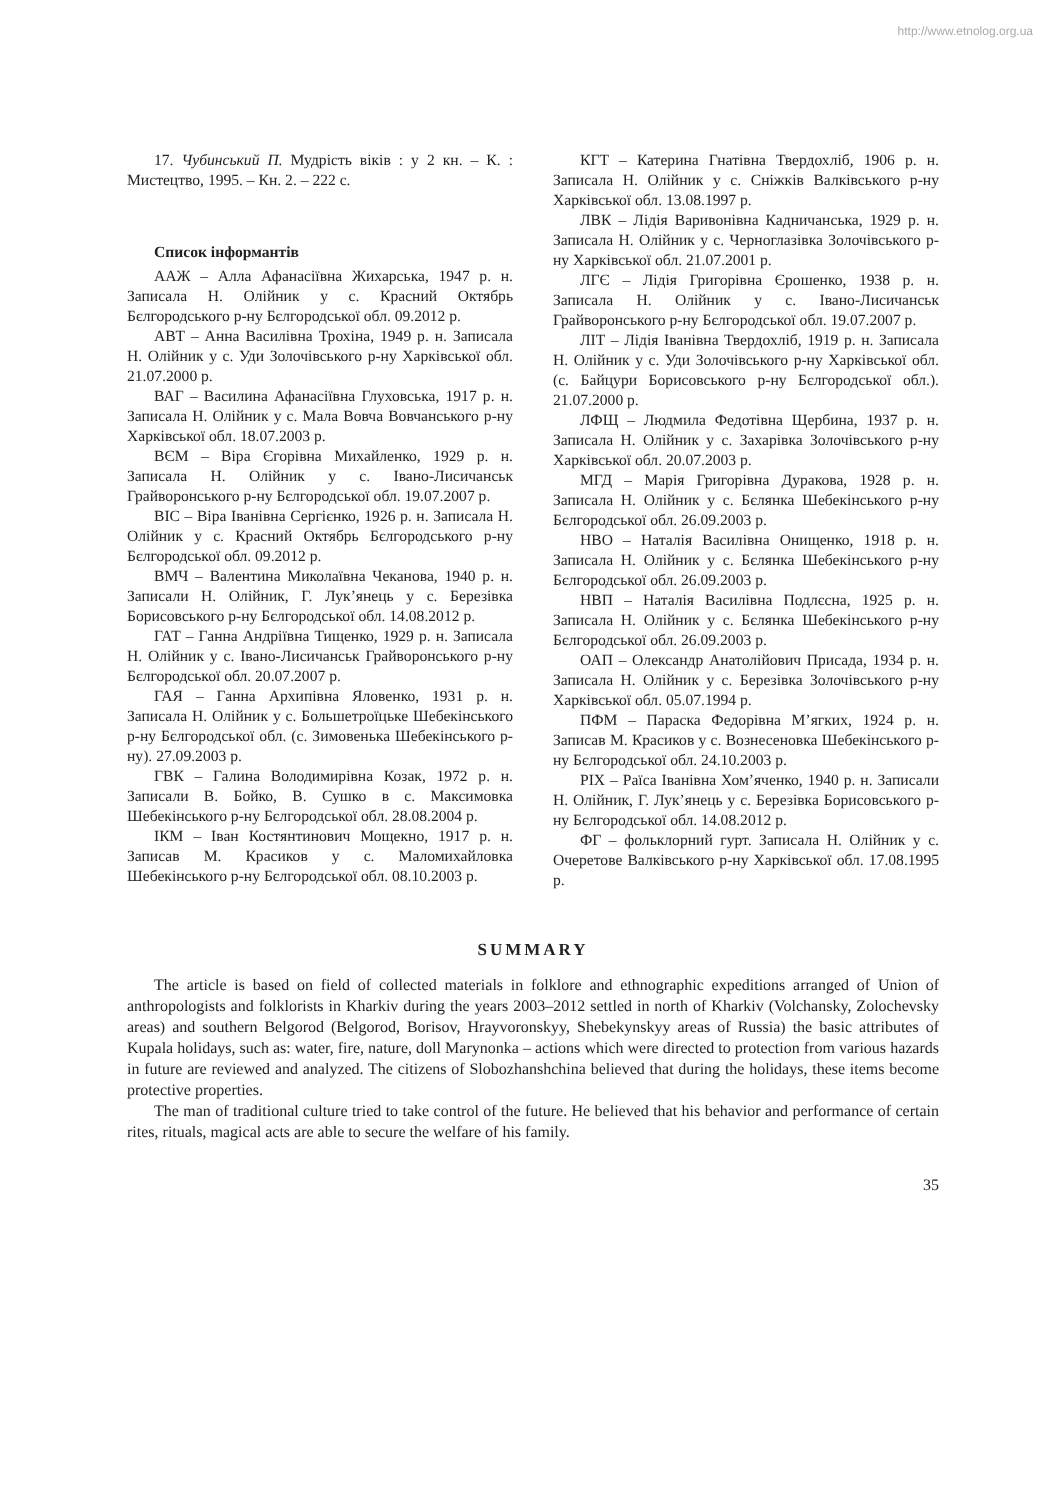http://www.etnolog.org.ua
17. Чубинський П. Мудрість віків : у 2 кн. – К. : Мистецтво, 1995. – Кн. 2. – 222 с.
Список інформантів
ААЖ – Алла Афанасіївна Жихарська, 1947 р. н. Записала Н. Олійник у с. Красний Октябрь Бєлгородського р-ну Бєлгородської обл. 09.2012 р.
АВТ – Анна Василівна Трохіна, 1949 р. н. Записала Н. Олійник у с. Уди Золочівського р-ну Харківської обл. 21.07.2000 р.
ВАГ – Василина Афанасіївна Глуховська, 1917 р. н. Записала Н. Олійник у с. Мала Вовча Вовчанського р-ну Харківської обл. 18.07.2003 р.
ВЄМ – Віра Єгорівна Михайленко, 1929 р. н. Записала Н. Олійник у с. Івано-Лисичанськ Грайворонського р-ну Бєлгородської обл. 19.07.2007 р.
ВІС – Віра Іванівна Сергієнко, 1926 р. н. Записала Н. Олійник у с. Красний Октябрь Бєлгородського р-ну Бєлгородської обл. 09.2012 р.
ВМЧ – Валентина Миколаївна Чеканова, 1940 р. н. Записали Н. Олійник, Г. Лук’янець у с. Березівка Борисовського р-ну Бєлгородської обл. 14.08.2012 р.
ГАТ – Ганна Андріївна Тищенко, 1929 р. н. Записала Н. Олійник у с. Івано-Лисичанськ Грайворонського р-ну Бєлгородської обл. 20.07.2007 р.
ГАЯ – Ганна Архипівна Яловенко, 1931 р. н. Записала Н. Олійник у с. Большетроїцьке Шебекінського р-ну Бєлгородської обл. (с. Зимовенька Шебекінського р-ну). 27.09.2003 р.
ГВК – Галина Володимирівна Козак, 1972 р. н. Записали В. Бойко, В. Сушко в с. Максимовка Шебекінського р-ну Бєлгородської обл. 28.08.2004 р.
ІКМ – Іван Костянтинович Мощекно, 1917 р. н. Записав М. Красиков у с. Маломихайловка Шебекінського р-ну Бєлгородської обл. 08.10.2003 р.
КГТ – Катерина Гнатівна Твердохліб, 1906 р. н. Записала Н. Олійник у с. Сніжків Валківського р-ну Харківської обл. 13.08.1997 р.
ЛВК – Лідія Варивонівна Кадничанська, 1929 р. н. Записала Н. Олійник у с. Черноглазівка Золочівського р-ну Харківської обл. 21.07.2001 р.
ЛГЄ – Лідія Григорівна Єрошенко, 1938 р. н. Записала Н. Олійник у с. Івано-Лисичанськ Грайворонського р-ну Бєлгородської обл. 19.07.2007 р.
ЛІТ – Лідія Іванівна Твердохліб, 1919 р. н. Записала Н. Олійник у с. Уди Золочівського р-ну Харківської обл. (с. Байцури Борисовського р-ну Бєлгородської обл.). 21.07.2000 р.
ЛФЩ – Людмила Федотівна Щербина, 1937 р. н. Записала Н. Олійник у с. Захарівка Золочівського р-ну Харківської обл. 20.07.2003 р.
МГД – Марія Григорівна Дуракова, 1928 р. н. Записала Н. Олійник у с. Бєлянка Шебекінського р-ну Бєлгородської обл. 26.09.2003 р.
НВО – Наталія Василівна Онищенко, 1918 р. н. Записала Н. Олійник у с. Бєлянка Шебекінського р-ну Бєлгородської обл. 26.09.2003 р.
НВП – Наталія Василівна Подлєсна, 1925 р. н. Записала Н. Олійник у с. Бєлянка Шебекінського р-ну Бєлгородської обл. 26.09.2003 р.
ОАП – Олександр Анатолійович Присада, 1934 р. н. Записала Н. Олійник у с. Березівка Золочівського р-ну Харківської обл. 05.07.1994 р.
ПФМ – Параска Федорівна М’ягких, 1924 р. н. Записав М. Красиков у с. Вознесеновка Шебекінського р-ну Бєлгородської обл. 24.10.2003 р.
РІХ – Раїса Іванівна Хом’яченко, 1940 р. н. Записали Н. Олійник, Г. Лук’янець у с. Березівка Борисовського р-ну Бєлгородської обл. 14.08.2012 р.
ФГ – фольклорний гурт. Записала Н. Олійник у с. Очеретове Валківського р-ну Харківської обл. 17.08.1995 р.
SUMMARY
The article is based on field of collected materials in folklore and ethnographic expeditions arranged of Union of anthropologists and folklorists in Kharkiv during the years 2003–2012 settled in north of Kharkiv (Volchansky, Zolochevsky areas) and southern Belgorod (Belgorod, Borisov, Hrayvoronskyy, Shebekynskyy areas of Russia) the basic attributes of Kupala holidays, such as: water, fire, nature, doll Marynonka – actions which were directed to protection from various hazards in future are reviewed and analyzed. The citizens of Slobozhanshchina believed that during the holidays, these items become protective properties.
The man of traditional culture tried to take control of the future. He believed that his behavior and performance of certain rites, rituals, magical acts are able to secure the welfare of his family.
35